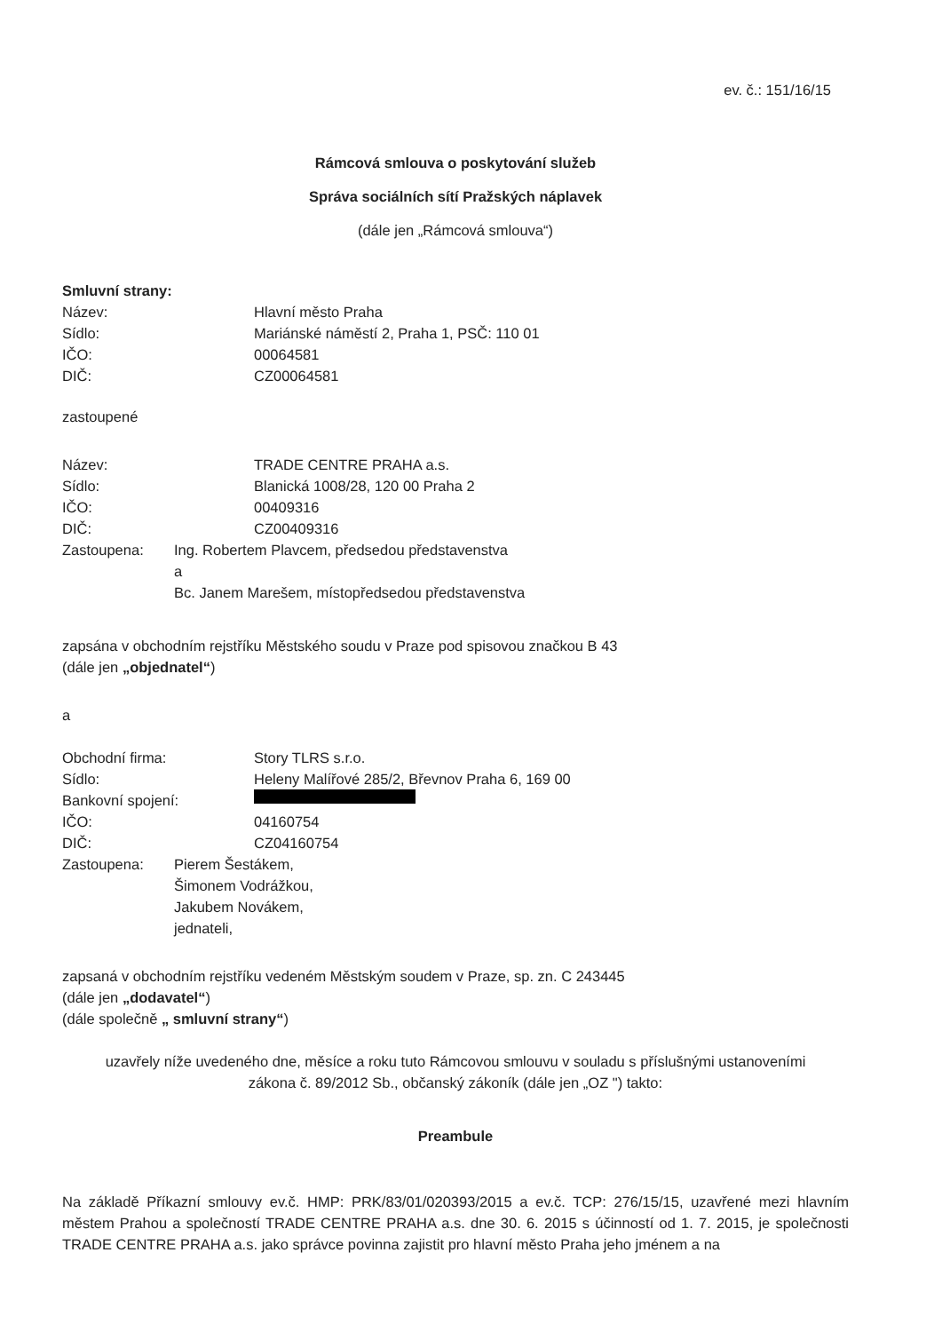ev. č.: 151/16/15
Rámcová smlouva o poskytování služeb
Správa sociálních sítí Pražských náplavek
(dále jen „Rámcová smlouva“)
Smluvní strany:
Název: Hlavní město Praha
Sídlo: Mariánské náměstí 2, Praha 1, PSČ: 110 01
IČO: 00064581
DIČ: CZ00064581
zastoupené
Název: TRADE CENTRE PRAHA a.s.
Sídlo: Blanická 1008/28, 120 00 Praha 2
IČO: 00409316
DIČ: CZ00409316
Zastoupena: Ing. Robertem Plavcem, předsedou představenstva
a
Bc. Janem Marešem, místopředsedou představenstva
zapsána v obchodním rejstříku Městského soudu v Praze pod spisovou značkou B 43
(dále jen „objednatel“)
a
Obchodní firma: Story TLRS s.r.o.
Sídlo: Heleny Malířové 285/2, Břevnov Praha 6, 169 00
Bankovní spojení:
IČO: 04160754
DIČ: CZ04160754
Zastoupena: Pierem Šestákem,
Šimonem Vodrážkou,
Jakubem Novákem,
jednateli,
zapsaná v obchodním rejstříku vedeném Městským soudem v Praze, sp. zn. C 243445
(dále jen „dodavatel“)
(dále společně „ smluvní strany“)
uzavřely níže uvedeného dne, měsíce a roku tuto Rámcovou smlouvu v souladu s příslušnými ustanoveními
zákona č. 89/2012 Sb., občanský zákoník (dále jen „OZ ") takto:
Preambule
Na základě Příkazní smlouvy ev.č. HMP: PRK/83/01/020393/2015 a ev.č. TCP: 276/15/15, uzavřené mezi hlavním městem Prahou a společností TRADE CENTRE PRAHA a.s. dne 30. 6. 2015 s účinností od 1. 7. 2015, je společnosti TRADE CENTRE PRAHA a.s. jako správce povinna zajistit pro hlavní město Praha jeho jménem a na